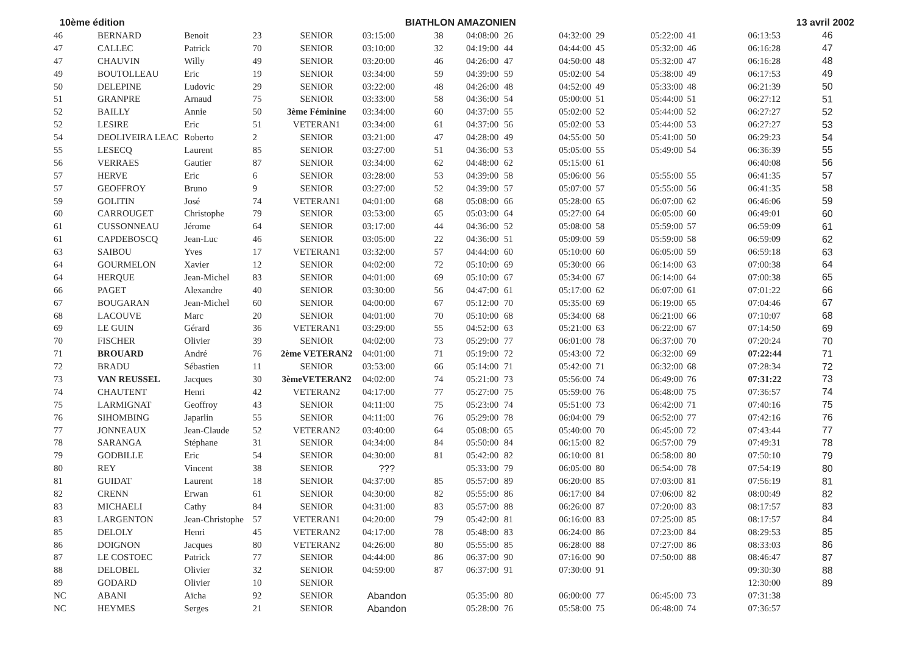10ème édition BIATHLON AMAZONIEN 13 avril 2002
| 46 | BERNARD | Benoit | 23 | SENIOR | 03:15:00 | 38 | 04:08:00 | 26 | 04:32:00 | 29 | 05:22:00 | 41 | 06:13:53 | 46 |
| 47 | CALLEC | Patrick | 70 | SENIOR | 03:10:00 | 32 | 04:19:00 | 44 | 04:44:00 | 45 | 05:32:00 | 46 | 06:16:28 | 47 |
| 47 | CHAUVIN | Willy | 49 | SENIOR | 03:20:00 | 46 | 04:26:00 | 47 | 04:50:00 | 48 | 05:32:00 | 47 | 06:16:28 | 48 |
| 49 | BOUTOLLEAU | Eric | 19 | SENIOR | 03:34:00 | 59 | 04:39:00 | 59 | 05:02:00 | 54 | 05:38:00 | 49 | 06:17:53 | 49 |
| 50 | DELEPINE | Ludovic | 29 | SENIOR | 03:22:00 | 48 | 04:26:00 | 48 | 04:52:00 | 49 | 05:33:00 | 48 | 06:21:39 | 50 |
| 51 | GRANPRE | Arnaud | 75 | SENIOR | 03:33:00 | 58 | 04:36:00 | 54 | 05:00:00 | 51 | 05:44:00 | 51 | 06:27:12 | 51 |
| 52 | BAILLY | Annie | 50 | 3ème Féminine | 03:34:00 | 60 | 04:37:00 | 55 | 05:02:00 | 52 | 05:44:00 | 52 | 06:27:27 | 52 |
| 52 | LESIRE | Eric | 51 | VETERAN1 | 03:34:00 | 61 | 04:37:00 | 56 | 05:02:00 | 53 | 05:44:00 | 53 | 06:27:27 | 53 |
| 54 | DEOLIVEIRA LEAC | Roberto | 2 | SENIOR | 03:21:00 | 47 | 04:28:00 | 49 | 04:55:00 | 50 | 05:41:00 | 50 | 06:29:23 | 54 |
| 55 | LESECQ | Laurent | 85 | SENIOR | 03:27:00 | 51 | 04:36:00 | 53 | 05:05:00 | 55 | 05:49:00 | 54 | 06:36:39 | 55 |
| 56 | VERRAES | Gautier | 87 | SENIOR | 03:34:00 | 62 | 04:48:00 | 62 | 05:15:00 | 61 | | | 06:40:08 | 56 |
| 57 | HERVE | Eric | 6 | SENIOR | 03:28:00 | 53 | 04:39:00 | 58 | 05:06:00 | 56 | 05:55:00 | 55 | 06:41:35 | 57 |
| 57 | GEOFFROY | Bruno | 9 | SENIOR | 03:27:00 | 52 | 04:39:00 | 57 | 05:07:00 | 57 | 05:55:00 | 56 | 06:41:35 | 58 |
| 59 | GOLITIN | José | 74 | VETERAN1 | 04:01:00 | 68 | 05:08:00 | 66 | 05:28:00 | 65 | 06:07:00 | 62 | 06:46:06 | 59 |
| 60 | CARROUGET | Christophe | 79 | SENIOR | 03:53:00 | 65 | 05:03:00 | 64 | 05:27:00 | 64 | 06:05:00 | 60 | 06:49:01 | 60 |
| 61 | CUSSONNEAU | Jérome | 64 | SENIOR | 03:17:00 | 44 | 04:36:00 | 52 | 05:08:00 | 58 | 05:59:00 | 57 | 06:59:09 | 61 |
| 61 | CAPDEBOSCQ | Jean-Luc | 46 | SENIOR | 03:05:00 | 22 | 04:36:00 | 51 | 05:09:00 | 59 | 05:59:00 | 58 | 06:59:09 | 62 |
| 63 | SAIBOU | Yves | 17 | VETERAN1 | 03:32:00 | 57 | 04:44:00 | 60 | 05:10:00 | 60 | 06:05:00 | 59 | 06:59:18 | 63 |
| 64 | GOURMELON | Xavier | 12 | SENIOR | 04:02:00 | 72 | 05:10:00 | 69 | 05:30:00 | 66 | 06:14:00 | 63 | 07:00:38 | 64 |
| 64 | HERQUE | Jean-Michel | 83 | SENIOR | 04:01:00 | 69 | 05:10:00 | 67 | 05:34:00 | 67 | 06:14:00 | 64 | 07:00:38 | 65 |
| 66 | PAGET | Alexandre | 40 | SENIOR | 03:30:00 | 56 | 04:47:00 | 61 | 05:17:00 | 62 | 06:07:00 | 61 | 07:01:22 | 66 |
| 67 | BOUGARAN | Jean-Michel | 60 | SENIOR | 04:00:00 | 67 | 05:12:00 | 70 | 05:35:00 | 69 | 06:19:00 | 65 | 07:04:46 | 67 |
| 68 | LACOUVE | Marc | 20 | SENIOR | 04:01:00 | 70 | 05:10:00 | 68 | 05:34:00 | 68 | 06:21:00 | 66 | 07:10:07 | 68 |
| 69 | LE GUIN | Gérard | 36 | VETERAN1 | 03:29:00 | 55 | 04:52:00 | 63 | 05:21:00 | 63 | 06:22:00 | 67 | 07:14:50 | 69 |
| 70 | FISCHER | Olivier | 39 | SENIOR | 04:02:00 | 73 | 05:29:00 | 77 | 06:01:00 | 78 | 06:37:00 | 70 | 07:20:24 | 70 |
| 71 | BROUARD | André | 76 | 2ème VETERAN2 | 04:01:00 | 71 | 05:19:00 | 72 | 05:43:00 | 72 | 06:32:00 | 69 | 07:22:44 | 71 |
| 72 | BRADU | Sébastien | 11 | SENIOR | 03:53:00 | 66 | 05:14:00 | 71 | 05:42:00 | 71 | 06:32:00 | 68 | 07:28:34 | 72 |
| 73 | VAN REUSSEL | Jacques | 30 | 3èmeVETERAN2 | 04:02:00 | 74 | 05:21:00 | 73 | 05:56:00 | 74 | 06:49:00 | 76 | 07:31:22 | 73 |
| 74 | CHAUTENT | Henri | 42 | VETERAN2 | 04:17:00 | 77 | 05:27:00 | 75 | 05:59:00 | 76 | 06:48:00 | 75 | 07:36:57 | 74 |
| 75 | LARMIGNAT | Geoffroy | 43 | SENIOR | 04:11:00 | 75 | 05:23:00 | 74 | 05:51:00 | 73 | 06:42:00 | 71 | 07:40:16 | 75 |
| 76 | SIHOMBING | Japarlin | 55 | SENIOR | 04:11:00 | 76 | 05:29:00 | 78 | 06:04:00 | 79 | 06:52:00 | 77 | 07:42:16 | 76 |
| 77 | JONNEAUX | Jean-Claude | 52 | VETERAN2 | 03:40:00 | 64 | 05:08:00 | 65 | 05:40:00 | 70 | 06:45:00 | 72 | 07:43:44 | 77 |
| 78 | SARANGA | Stéphane | 31 | SENIOR | 04:34:00 | 84 | 05:50:00 | 84 | 06:15:00 | 82 | 06:57:00 | 79 | 07:49:31 | 78 |
| 79 | GODBILLE | Eric | 54 | SENIOR | 04:30:00 | 81 | 05:42:00 | 82 | 06:10:00 | 81 | 06:58:00 | 80 | 07:50:10 | 79 |
| 80 | REY | Vincent | 38 | SENIOR | ??? | | 05:33:00 | 79 | 06:05:00 | 80 | 06:54:00 | 78 | 07:54:19 | 80 |
| 81 | GUIDAT | Laurent | 18 | SENIOR | 04:37:00 | 85 | 05:57:00 | 89 | 06:20:00 | 85 | 07:03:00 | 81 | 07:56:19 | 81 |
| 82 | CRENN | Erwan | 61 | SENIOR | 04:30:00 | 82 | 05:55:00 | 86 | 06:17:00 | 84 | 07:06:00 | 82 | 08:00:49 | 82 |
| 83 | MICHAELI | Cathy | 84 | SENIOR | 04:31:00 | 83 | 05:57:00 | 88 | 06:26:00 | 87 | 07:20:00 | 83 | 08:17:57 | 83 |
| 83 | LARGENTON | Jean-Christophe | 57 | VETERAN1 | 04:20:00 | 79 | 05:42:00 | 81 | 06:16:00 | 83 | 07:25:00 | 85 | 08:17:57 | 84 |
| 85 | DELOLY | Henri | 45 | VETERAN2 | 04:17:00 | 78 | 05:48:00 | 83 | 06:24:00 | 86 | 07:23:00 | 84 | 08:29:53 | 85 |
| 86 | DOIGNON | Jacques | 80 | VETERAN2 | 04:26:00 | 80 | 05:55:00 | 85 | 06:28:00 | 88 | 07:27:00 | 86 | 08:33:03 | 86 |
| 87 | LE COSTOEC | Patrick | 77 | SENIOR | 04:44:00 | 86 | 06:37:00 | 90 | 07:16:00 | 90 | 07:50:00 | 88 | 08:46:47 | 87 |
| 88 | DELOBEL | Olivier | 32 | SENIOR | 04:59:00 | 87 | 06:37:00 | 91 | 07:30:00 | 91 | | | 09:30:30 | 88 |
| 89 | GODARD | Olivier | 10 | SENIOR | | | | | | | | | 12:30:00 | 89 |
| NC | ABANI | Aïcha | 92 | SENIOR | Abandon | | 05:35:00 | 80 | 06:00:00 | 77 | 06:45:00 | 73 | 07:31:38 | |
| NC | HEYMES | Serges | 21 | SENIOR | Abandon | | 05:28:00 | 76 | 05:58:00 | 75 | 06:48:00 | 74 | 07:36:57 | |